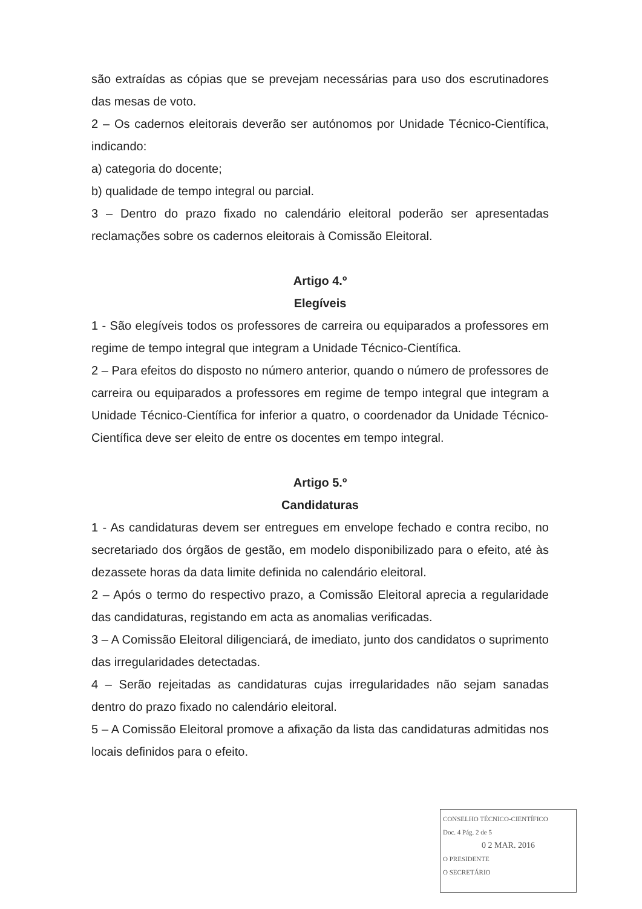são extraídas as cópias que se prevejam necessárias para uso dos escrutinadores das mesas de voto.
2 – Os cadernos eleitorais deverão ser autónomos por Unidade Técnico-Científica, indicando:
a) categoria do docente;
b) qualidade de tempo integral ou parcial.
3 – Dentro do prazo fixado no calendário eleitoral poderão ser apresentadas reclamações sobre os cadernos eleitorais à Comissão Eleitoral.
Artigo 4.º
Elegíveis
1 - São elegíveis todos os professores de carreira ou equiparados a professores em regime de tempo integral que integram a Unidade Técnico-Científica.
2 – Para efeitos do disposto no número anterior, quando o número de professores de carreira ou equiparados a professores em regime de tempo integral que integram a Unidade Técnico-Científica for inferior a quatro, o coordenador da Unidade Técnico-Científica deve ser eleito de entre os docentes em tempo integral.
Artigo 5.º
Candidaturas
1 - As candidaturas devem ser entregues em envelope fechado e contra recibo, no secretariado dos órgãos de gestão, em modelo disponibilizado para o efeito, até às dezassete horas da data limite definida no calendário eleitoral.
2 – Após o termo do respectivo prazo, a Comissão Eleitoral aprecia a regularidade das candidaturas, registando em acta as anomalias verificadas.
3 – A Comissão Eleitoral diligenciará, de imediato, junto dos candidatos o suprimento das irregularidades detectadas.
4 – Serão rejeitadas as candidaturas cujas irregularidades não sejam sanadas dentro do prazo fixado no calendário eleitoral.
5 – A Comissão Eleitoral promove a afixação da lista das candidaturas admitidas nos locais definidos para o efeito.
CONSELHO TÉCNICO-CIENTÍFICO
Doc. 4 Pág. 2 de 5
0 2 MAR. 2016
O PRESIDENTE
O SECRETÁRIO